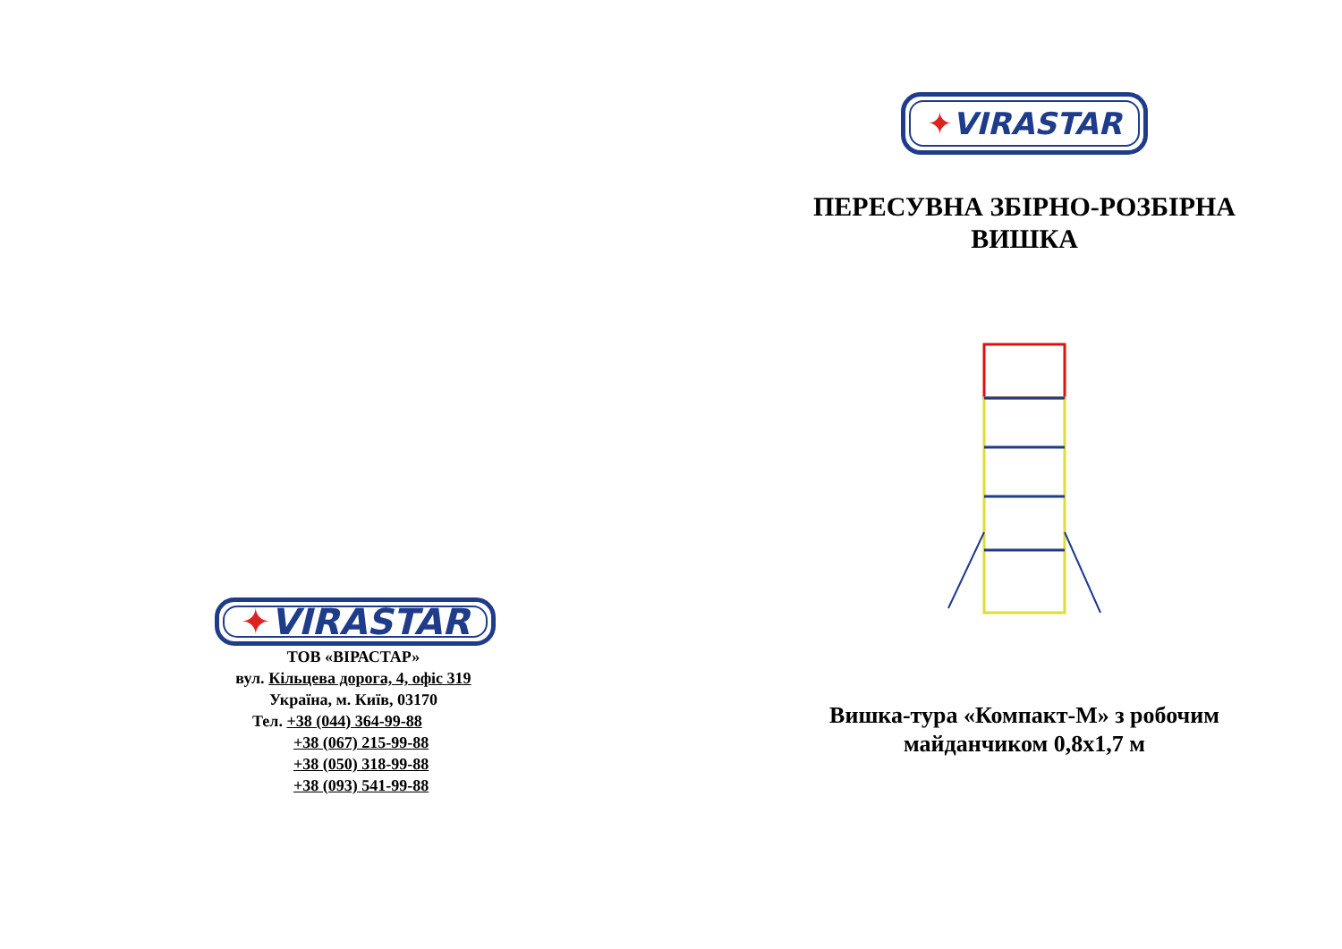✦VIRASTAR
ТОВ «ВІРАСТАР»
вул. Кільцева дорога, 4, офіс 319
Україна, м. Київ, 03170
Тел. +38 (044) 364-99-88
+38 (067) 215-99-88
+38 (050) 318-99-88
+38 (093) 541-99-88
✦VIRASTAR
ПЕРЕСУВНА ЗБІРНО-РОЗБІРНА
ВИШКА
Вишка-тура «Компакт-М» з робочим
майданчиком 0,8х1,7 м